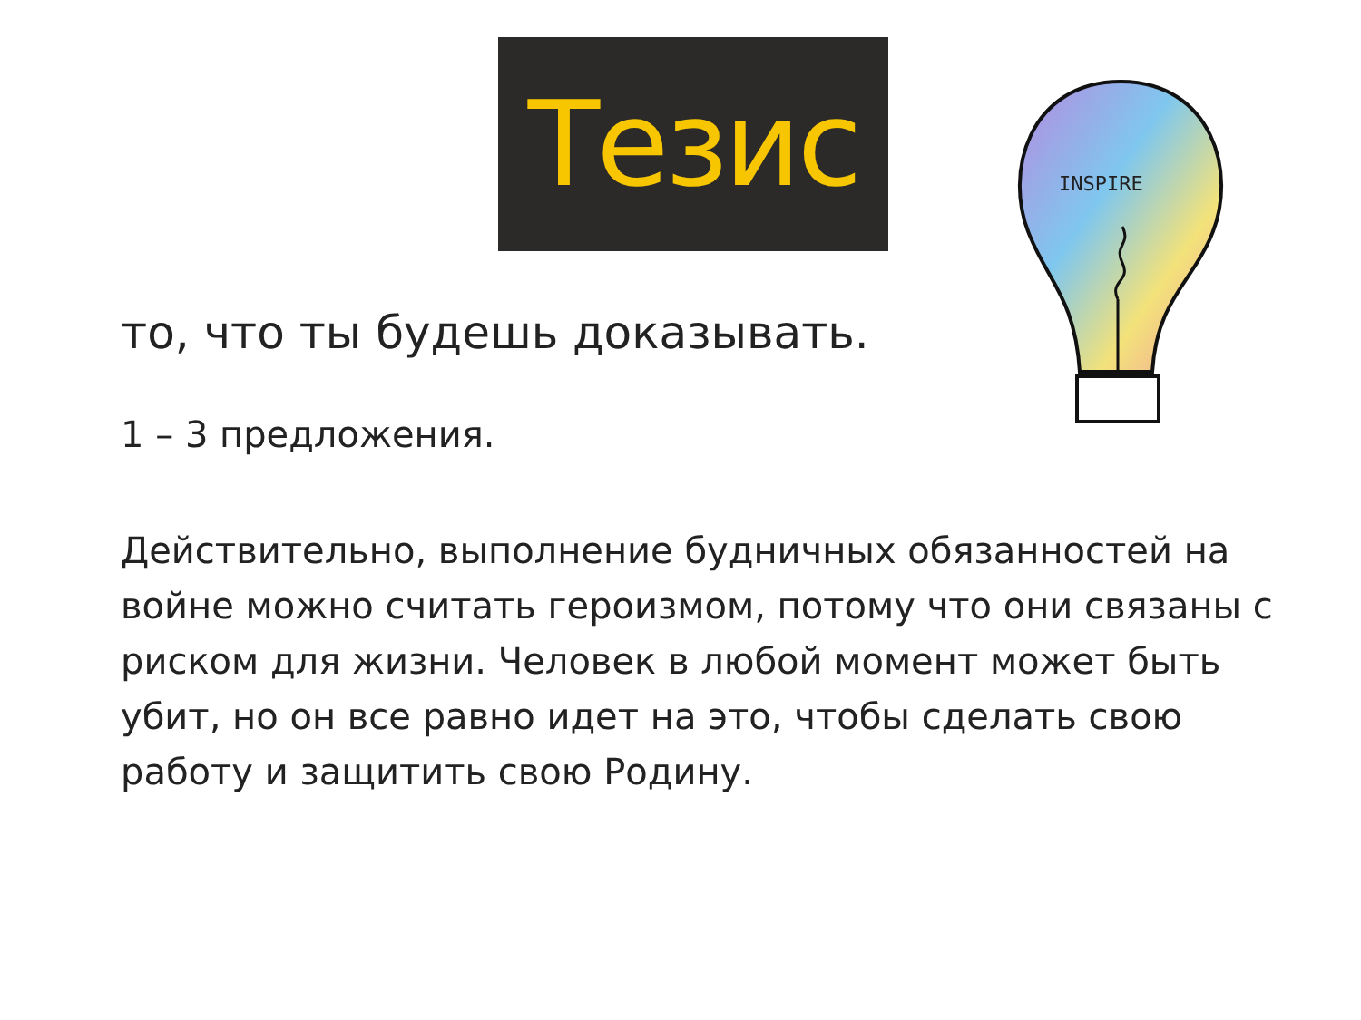Тезис
INSPIRE
то, что ты будешь доказывать.
1 – 3 предложения.
Действительно, выполнение будничных обязанностей на войне можно считать героизмом, потому что они связаны с риском для жизни. Человек в любой момент может быть убит, но он все равно идет на это, чтобы сделать свою работу и защитить свою Родину.